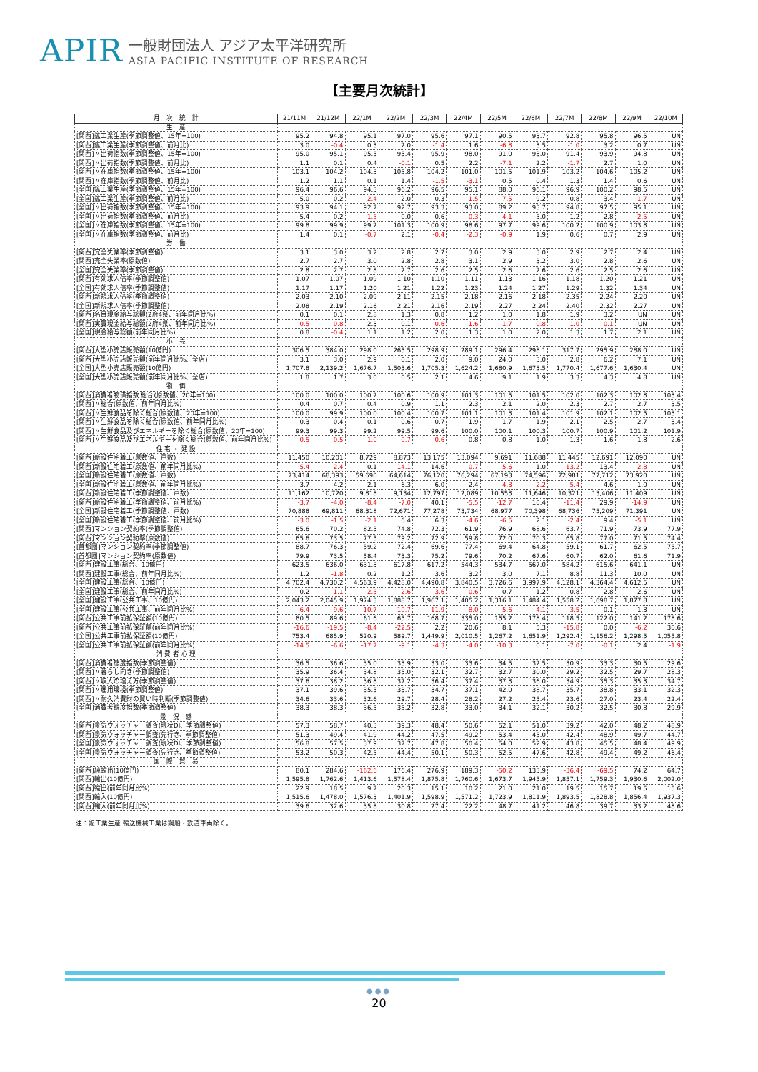APIR
一般財団法人 アジア太平洋研究所
ASIA PACIFIC INSTITUTE OF RESEARCH
【主要月次統計】
| 月 次 統 計 | 21/11M | 21/12M | 22/1M | 22/2M | 22/3M | 22/4M | 22/5M | 22/6M | 22/7M | 22/8M | 22/9M | 22/10M |
| --- | --- | --- | --- | --- | --- | --- | --- | --- | --- | --- | --- | --- |
| 生 産 | | | | | | | | | | | | |
| [関西]鉱工業生産(季節調整値、15年=100) | 95.2 | 94.8 | 95.1 | 97.0 | 95.6 | 97.1 | 90.5 | 93.7 | 92.8 | 95.8 | 96.5 | UN |
| [関西]鉱工業生産(季節調整値、前月比) | 3.0 | -0.4 | 0.3 | 2.0 | -1.4 | 1.6 | -6.8 | 3.5 | -1.0 | 3.2 | 0.7 | UN |
| [関西]〃出荷指数(季節調整値、15年=100) | 95.0 | 95.1 | 95.5 | 95.4 | 95.9 | 98.0 | 91.0 | 93.0 | 91.4 | 93.9 | 94.8 | UN |
| [関西]〃出荷指数(季節調整値、前月比) | 1.1 | 0.1 | 0.4 | -0.1 | 0.5 | 2.2 | -7.1 | 2.2 | -1.7 | 2.7 | 1.0 | UN |
| [関西]〃在庫指数(季節調整値、15年=100) | 103.1 | 104.2 | 104.3 | 105.8 | 104.2 | 101.0 | 101.5 | 101.9 | 103.2 | 104.6 | 105.2 | UN |
| [関西]〃在庫指数(季節調整値、前月比) | 1.2 | 1.1 | 0.1 | 1.4 | -1.5 | -3.1 | 0.5 | 0.4 | 1.3 | 1.4 | 0.6 | UN |
| [全国]鉱工業生産(季節調整値、15年=100) | 96.4 | 96.6 | 94.3 | 96.2 | 96.5 | 95.1 | 88.0 | 96.1 | 96.9 | 100.2 | 98.5 | UN |
| [全国]鉱工業生産(季節調整値、前月比) | 5.0 | 0.2 | -2.4 | 2.0 | 0.3 | -1.5 | -7.5 | 9.2 | 0.8 | 3.4 | -1.7 | UN |
| [全国]〃出荷指数(季節調整値、15年=100) | 93.9 | 94.1 | 92.7 | 92.7 | 93.3 | 93.0 | 89.2 | 93.7 | 94.8 | 97.5 | 95.1 | UN |
| [全国]〃出荷指数(季節調整値、前月比) | 5.4 | 0.2 | -1.5 | 0.0 | 0.6 | -0.3 | -4.1 | 5.0 | 1.2 | 2.8 | -2.5 | UN |
| [全国]〃在庫指数(季節調整値、15年=100) | 99.8 | 99.9 | 99.2 | 101.3 | 100.9 | 98.6 | 97.7 | 99.6 | 100.2 | 100.9 | 103.8 | UN |
| [全国]〃在庫指数(季節調整値、前月比) | 1.4 | 0.1 | -0.7 | 2.1 | -0.4 | -2.3 | -0.9 | 1.9 | 0.6 | 0.7 | 2.9 | UN |
| 労 働 | | | | | | | | | | | | |
| [関西]完全失業率(季節調整値) | 3.1 | 3.0 | 3.2 | 2.8 | 2.7 | 3.0 | 2.9 | 3.0 | 2.9 | 2.7 | 2.4 | UN |
| [関西]完全失業率(原数値) | 2.7 | 2.7 | 3.0 | 2.8 | 2.8 | 3.1 | 2.9 | 3.2 | 3.0 | 2.8 | 2.6 | UN |
| [全国]完全失業率(季節調整値) | 2.8 | 2.7 | 2.8 | 2.7 | 2.6 | 2.5 | 2.6 | 2.6 | 2.6 | 2.5 | 2.6 | UN |
| [関西]有効求人倍率(季節調整値) | 1.07 | 1.07 | 1.09 | 1.10 | 1.10 | 1.11 | 1.13 | 1.16 | 1.18 | 1.20 | 1.21 | UN |
| [全国]有効求人倍率(季節調整値) | 1.17 | 1.17 | 1.20 | 1.21 | 1.22 | 1.23 | 1.24 | 1.27 | 1.29 | 1.32 | 1.34 | UN |
| [関西]新規求人倍率(季節調整値) | 2.03 | 2.10 | 2.09 | 2.11 | 2.15 | 2.18 | 2.16 | 2.18 | 2.35 | 2.24 | 2.20 | UN |
| [全国]新規求人倍率(季節調整値) | 2.08 | 2.19 | 2.16 | 2.21 | 2.16 | 2.19 | 2.27 | 2.24 | 2.40 | 2.32 | 2.27 | UN |
| [関西]名目現金給与総額(2府4県、前年同月比%) | 0.1 | 0.1 | 2.8 | 1.3 | 0.8 | 1.2 | 1.0 | 1.8 | 1.9 | 3.2 | UN | UN |
| [関西]実質現金給与総額(2府4県、前年同月比%) | -0.5 | -0.8 | 2.3 | 0.1 | -0.6 | -1.6 | -1.7 | -0.8 | -1.0 | -0.1 | UN | UN |
| [全国]現金給与総額(前年同月比%) | 0.8 | -0.4 | 1.1 | 1.2 | 2.0 | 1.3 | 1.0 | 2.0 | 1.3 | 1.7 | 2.1 | UN |
| 小 売 | | | | | | | | | | | | |
| [関西]大型小売店販売額(10億円) | 306.5 | 384.0 | 298.0 | 265.5 | 298.9 | 289.1 | 296.4 | 298.1 | 317.7 | 295.9 | 288.0 | UN |
| [関西]大型小売店販売額(前年同月比%、全店) | 3.1 | 3.0 | 2.9 | 0.1 | 2.0 | 9.0 | 24.0 | 3.0 | 2.8 | 6.2 | 7.1 | UN |
| [全国]大型小売店販売額(10億円) | 1,707.8 | 2,139.2 | 1,676.7 | 1,503.6 | 1,705.3 | 1,624.2 | 1,680.9 | 1,673.5 | 1,770.4 | 1,677.6 | 1,630.4 | UN |
| [全国]大型小売店販売額(前年同月比%、全店) | 1.8 | 1.7 | 3.0 | 0.5 | 2.1 | 4.6 | 9.1 | 1.9 | 3.3 | 4.3 | 4.8 | UN |
| 物 価 | | | | | | | | | | | | |
| [関西]消費者物価指数 総合(原数値、20年=100) | 100.0 | 100.0 | 100.2 | 100.6 | 100.9 | 101.3 | 101.5 | 101.5 | 102.0 | 102.3 | 102.8 | 103.4 |
| [関西]〃総合(原数値、前年同月比%) | 0.4 | 0.7 | 0.4 | 0.9 | 1.1 | 2.3 | 2.1 | 2.0 | 2.3 | 2.7 | 2.7 | 3.5 |
| [関西]〃生鮮食品を除く総合(原数値、20年=100) | 100.0 | 99.9 | 100.0 | 100.4 | 100.7 | 101.1 | 101.3 | 101.4 | 101.9 | 102.1 | 102.5 | 103.1 |
| [関西]〃生鮮食品を除く総合(原数値、前年同月比%) | 0.3 | 0.4 | 0.1 | 0.6 | 0.7 | 1.9 | 1.7 | 1.9 | 2.1 | 2.5 | 2.7 | 3.4 |
| [関西]〃生鮮食品及びエネルギーを除く総合(原数値、20年=100) | 99.3 | 99.3 | 99.2 | 99.5 | 99.6 | 100.0 | 100.1 | 100.3 | 100.7 | 100.9 | 101.2 | 101.9 |
| [関西]〃生鮮食品及びエネルギーを除く総合(原数値、前年同月比%) | -0.5 | -0.5 | -1.0 | -0.7 | -0.6 | 0.8 | 0.8 | 1.0 | 1.3 | 1.6 | 1.8 | 2.6 |
| 住 宅 ・ 建 設 | | | | | | | | | | | | |
| [関西]新設住宅着工(原数値、戸数) | 11,450 | 10,201 | 8,729 | 8,873 | 13,175 | 13,094 | 9,691 | 11,688 | 11,445 | 12,691 | 12,090 | UN |
| [関西]新設住宅着工(原数値、前年同月比%) | -5.4 | -2.4 | 0.1 | -14.1 | 14.6 | -0.7 | -5.6 | 1.0 | -13.2 | 13.4 | -2.8 | UN |
| [全国]新設住宅着工(原数値、戸数) | 73,414 | 68,393 | 59,690 | 64,614 | 76,120 | 76,294 | 67,193 | 74,596 | 72,981 | 77,712 | 73,920 | UN |
| [全国]新設住宅着工(原数値、前年同月比%) | 3.7 | 4.2 | 2.1 | 6.3 | 6.0 | 2.4 | -4.3 | -2.2 | -5.4 | 4.6 | 1.0 | UN |
| [関西]新設住宅着工(季節調整値、戸数) | 11,162 | 10,720 | 9,818 | 9,134 | 12,797 | 12,089 | 10,553 | 11,646 | 10,321 | 13,406 | 11,409 | UN |
| [関西]新設住宅着工(季節調整値、前月比%) | -3.7 | -4.0 | -8.4 | -7.0 | 40.1 | -5.5 | -12.7 | 10.4 | -11.4 | 29.9 | -14.9 | UN |
| [全国]新設住宅着工(季節調整値、戸数) | 70,888 | 69,811 | 68,318 | 72,671 | 77,278 | 73,734 | 68,977 | 70,398 | 68,736 | 75,209 | 71,391 | UN |
| [全国]新設住宅着工(季節調整値、前月比%) | -3.0 | -1.5 | -2.1 | 6.4 | 6.3 | -4.6 | -6.5 | 2.1 | -2.4 | 9.4 | -5.1 | UN |
| [関西]マンション契約率(季節調整値) | 65.6 | 70.2 | 82.5 | 74.8 | 72.3 | 61.9 | 76.9 | 68.6 | 63.7 | 71.9 | 73.9 | 77.9 |
| [関西]マンション契約率(原数値) | 65.6 | 73.5 | 77.5 | 79.2 | 72.9 | 59.8 | 72.0 | 70.3 | 65.8 | 77.0 | 71.5 | 74.4 |
| [首都圏]マンション契約率(季節調整値) | 88.7 | 76.3 | 59.2 | 72.4 | 69.6 | 77.4 | 69.4 | 64.8 | 59.1 | 61.7 | 62.5 | 75.7 |
| [首都圏]マンション契約率(原数値) | 79.9 | 73.5 | 58.4 | 73.3 | 75.2 | 79.6 | 70.2 | 67.6 | 60.7 | 62.0 | 61.6 | 71.9 |
| [関西]建設工事(総合、10億円) | 623.5 | 636.0 | 631.3 | 617.8 | 617.2 | 544.3 | 534.7 | 567.0 | 584.2 | 615.6 | 641.1 | UN |
| [関西]建設工事(総合、前年同月比%) | 1.2 | -1.8 | 0.2 | 1.2 | 3.6 | 3.2 | 3.0 | 7.1 | 8.8 | 11.3 | 10.0 | UN |
| [全国]建設工事(総合、10億円) | 4,702.4 | 4,730.2 | 4,563.9 | 4,428.0 | 4,490.8 | 3,840.5 | 3,726.6 | 3,997.9 | 4,128.1 | 4,364.4 | 4,612.5 | UN |
| [全国]建設工事(総合、前年同月比%) | 0.2 | -1.1 | -2.5 | -2.6 | -3.6 | -0.6 | 0.7 | 1.2 | 0.8 | 2.8 | 2.6 | UN |
| [全国]建設工事(公共工事、10億円) | 2,043.2 | 2,045.9 | 1,974.3 | 1,888.7 | 1,967.1 | 1,405.2 | 1,316.1 | 1,484.4 | 1,558.2 | 1,698.7 | 1,877.8 | UN |
| [全国]建設工事(公共工事、前年同月比%) | -6.4 | -9.6 | -10.7 | -10.7 | -11.9 | -8.0 | -5.6 | -4.1 | -3.5 | 0.1 | 1.3 | UN |
| [関西]公共工事前払保証額(10億円) | 80.5 | 89.6 | 61.6 | 65.7 | 168.7 | 335.0 | 155.2 | 178.4 | 118.5 | 122.0 | 141.2 | 178.6 |
| [関西]公共工事前払保証額(前年同月比%) | -16.6 | -19.5 | -8.4 | -22.5 | 2.2 | 20.6 | 8.1 | 5.3 | -15.8 | 0.0 | -6.2 | 30.6 |
| [全国]公共工事前払保証額(10億円) | 753.4 | 685.9 | 520.9 | 589.7 | 1,449.9 | 2,010.5 | 1,267.2 | 1,651.9 | 1,292.4 | 1,156.2 | 1,298.5 | 1,055.8 |
| [全国]公共工事前払保証額(前年同月比%) | -14.5 | -6.6 | -17.7 | -9.1 | -4.3 | -4.0 | -10.3 | 0.1 | -7.0 | -0.1 | 2.4 | -1.9 |
| 消 費 者 心 理 | | | | | | | | | | | | |
| [関西]消費者態度指数(季節調整値) | 36.5 | 36.6 | 35.0 | 33.9 | 33.0 | 33.6 | 34.5 | 32.5 | 30.9 | 33.3 | 30.5 | 29.6 |
| [関西]〃暮らし向き(季節調整値) | 35.9 | 36.4 | 34.8 | 35.0 | 32.1 | 32.7 | 32.7 | 30.0 | 29.2 | 32.5 | 29.7 | 28.3 |
| [関西]〃収入の増え方(季節調整値) | 37.6 | 38.2 | 36.8 | 37.2 | 36.4 | 37.4 | 37.3 | 36.0 | 34.9 | 35.3 | 35.3 | 34.7 |
| [関西]〃雇用環境(季節調整値) | 37.1 | 39.6 | 35.5 | 33.7 | 34.7 | 37.1 | 42.0 | 38.7 | 35.7 | 38.8 | 33.1 | 32.3 |
| [関西]〃耐久消費財の買い時判断(季節調整値) | 34.6 | 33.6 | 32.6 | 29.7 | 28.4 | 28.2 | 27.2 | 25.4 | 23.6 | 27.0 | 23.4 | 22.4 |
| [全国]消費者態度指数(季節調整値) | 38.3 | 38.3 | 36.5 | 35.2 | 32.8 | 33.0 | 34.1 | 32.1 | 30.2 | 32.5 | 30.8 | 29.9 |
| 景 況 感 | | | | | | | | | | | | |
| [関西]景気ウォッチャー調査(現状DI、季節調整値) | 57.3 | 58.7 | 40.3 | 39.3 | 48.4 | 50.6 | 52.1 | 51.0 | 39.2 | 42.0 | 48.2 | 48.9 |
| [関西]景気ウォッチャー調査(先行き、季節調整値) | 51.3 | 49.4 | 41.9 | 44.2 | 47.5 | 49.2 | 53.4 | 45.0 | 42.4 | 48.9 | 49.7 | 44.7 |
| [全国]景気ウォッチャー調査(現状DI、季節調整値) | 56.8 | 57.5 | 37.9 | 37.7 | 47.8 | 50.4 | 54.0 | 52.9 | 43.8 | 45.5 | 48.4 | 49.9 |
| [全国]景気ウォッチャー調査(先行き、季節調整値) | 53.2 | 50.3 | 42.5 | 44.4 | 50.1 | 50.3 | 52.5 | 47.6 | 42.8 | 49.4 | 49.2 | 46.4 |
| 国 際 貿 易 | | | | | | | | | | | | |
| [関西]純輸出(10億円) | 80.1 | 284.6 | -162.6 | 176.4 | 276.9 | 189.3 | -50.2 | 133.9 | -36.4 | -69.5 | 74.2 | 64.7 |
| [関西]輸出(10億円) | 1,595.8 | 1,762.6 | 1,413.6 | 1,578.4 | 1,875.8 | 1,760.6 | 1,673.7 | 1,945.9 | 1,857.1 | 1,759.3 | 1,930.6 | 2,002.0 |
| [関西]輸出(前年同月比%) | 22.9 | 18.5 | 9.7 | 20.3 | 15.1 | 10.2 | 21.0 | 21.0 | 19.5 | 15.7 | 19.5 | 15.6 |
| [関西]輸入(10億円) | 1,515.6 | 1,478.0 | 1,576.3 | 1,401.9 | 1,598.9 | 1,571.2 | 1,723.9 | 1,811.9 | 1,893.5 | 1,828.8 | 1,856.4 | 1,937.3 |
| [関西]輸入(前年同月比%) | 39.6 | 32.6 | 35.8 | 30.8 | 27.4 | 22.2 | 48.7 | 41.2 | 46.8 | 39.7 | 33.2 | 48.6 |
注：鉱工業生産 輸送機械工業は鋼船・鉄道車両除く。
●●●
20